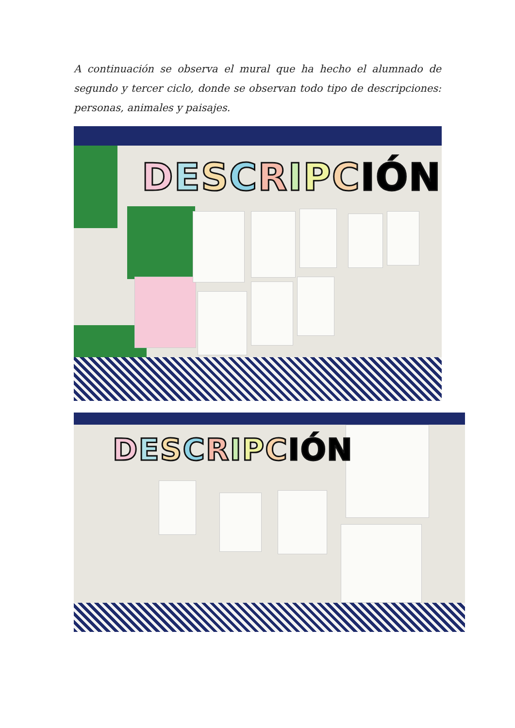A continuación se observa el mural que ha hecho el alumnado de segundo y tercer ciclo, donde se observan todo tipo de descripciones: personas, animales y paisajes.
DESCRIPCIÓN
DESCRIPCIÓN